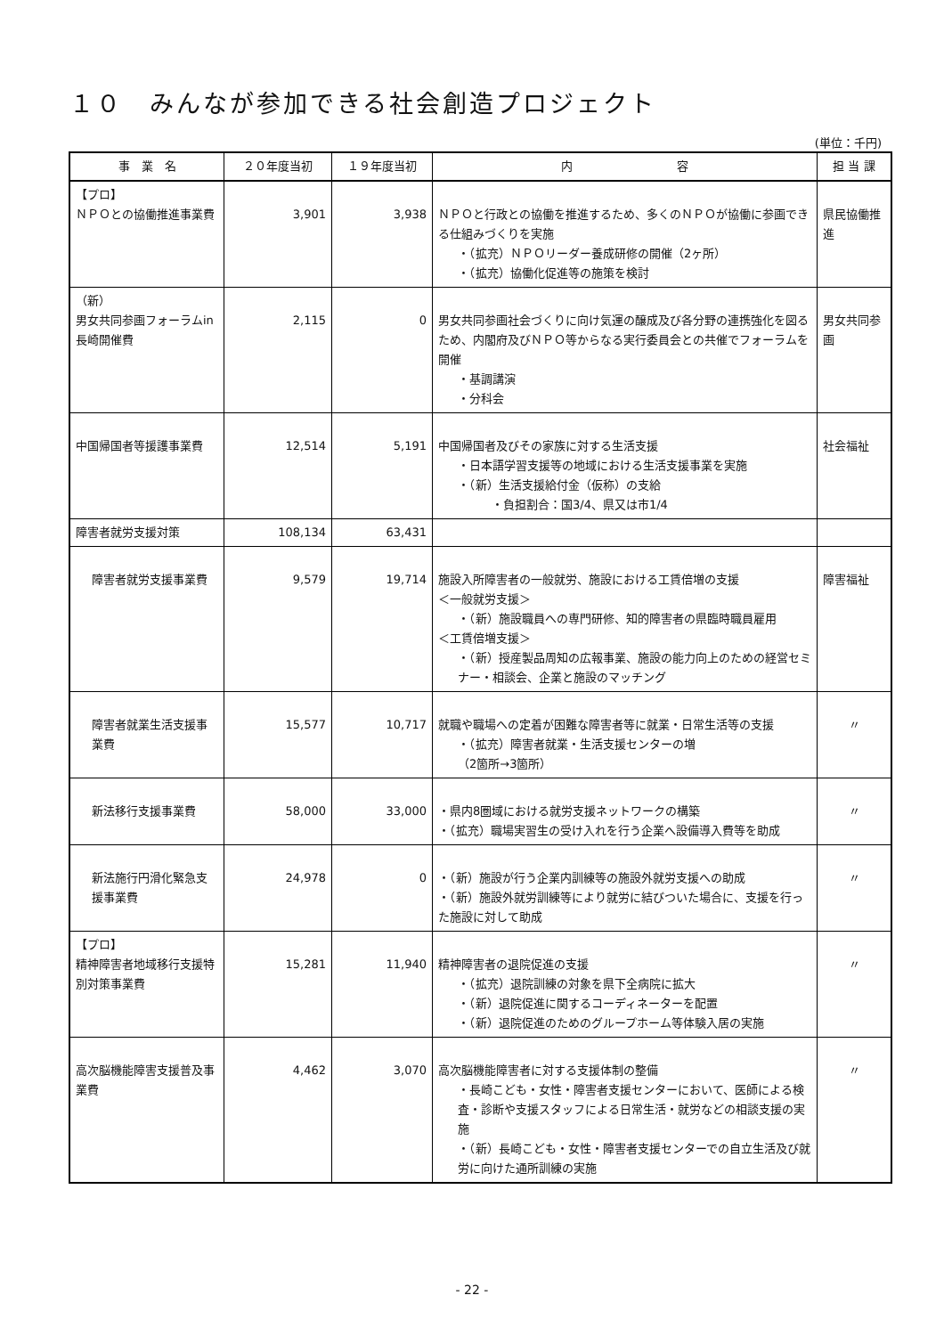１０　みんなが参加できる社会創造プロジェクト
(単位：千円)
| 事 業 名 | ２０年度当初 | １９年度当初 | 内 容 | 担 当 課 |
| --- | --- | --- | --- | --- |
| 【プロ】 ＮＰＯとの協働推進事業費 | 3,901 | 3,938 | ＮＰＯと行政との協働を推進するため、多くのＮＰＯが協働に参画できる仕組みづくりを実施 ・（拡充）ＮＰＯリーダー養成研修の開催（2ヶ所） ・（拡充）協働化促進等の施策を検討 | 県民協働推進 |
| （新） 男女共同参画フォーラムin長崎開催費 | 2,115 | 0 | 男女共同参画社会づくりに向け気運の醸成及び各分野の連携強化を図るため、内閣府及びＮＰＯ等からなる実行委員会との共催でフォーラムを開催 ・基調講演 ・分科会 | 男女共同参画 |
| 中国帰国者等援護事業費 | 12,514 | 5,191 | 中国帰国者及びその家族に対する生活支援 ・日本語学習支援等の地域における生活支援事業を実施 ・（新）生活支援給付金（仮称）の支給 ・負担割合：国3/4、県又は市1/4 | 社会福祉 |
| 障害者就労支援対策 | 108,134 | 63,431 | | |
| 障害者就労支援事業費 | 9,579 | 19,714 | 施設入所障害者の一般就労、施設における工賃倍増の支援 ＜一般就労支援＞ ・（新）施設職員への専門研修、知的障害者の県臨時職員雇用 ＜工賃倍増支援＞ ・（新）授産製品周知の広報事業、施設の能力向上のための経営セミナー・相談会、企業と施設のマッチング | 障害福祉 |
| 障害者就業生活支援事業費 | 15,577 | 10,717 | 就職や職場への定着が困難な障害者等に就業・日常生活等の支援 ・（拡充）障害者就業・生活支援センターの増 （2箇所→3箇所） | 〃 |
| 新法移行支援事業費 | 58,000 | 33,000 | ・県内8圏域における就労支援ネットワークの構築 ・（拡充）職場実習生の受け入れを行う企業へ設備導入費等を助成 | 〃 |
| 新法施行円滑化緊急支援事業費 | 24,978 | 0 | ・（新）施設が行う企業内訓練等の施設外就労支援への助成 ・（新）施設外就労訓練等により就労に結びついた場合に、支援を行った施設に対して助成 | 〃 |
| 【プロ】 精神障害者地域移行支援特別対策事業費 | 15,281 | 11,940 | 精神障害者の退院促進の支援 ・（拡充）退院訓練の対象を県下全病院に拡大 ・（新）退院促進に関するコーディネーターを配置 ・（新）退院促進のためのグループホーム等体験入居の実施 | 〃 |
| 高次脳機能障害支援普及事業費 | 4,462 | 3,070 | 高次脳機能障害者に対する支援体制の整備 ・長崎こども・女性・障害者支援センターにおいて、医師による検査・診断や支援スタッフによる日常生活・就労などの相談支援の実施 ・（新）長崎こども・女性・障害者支援センターでの自立生活及び就労に向けた通所訓練の実施 | 〃 |
- 22 -